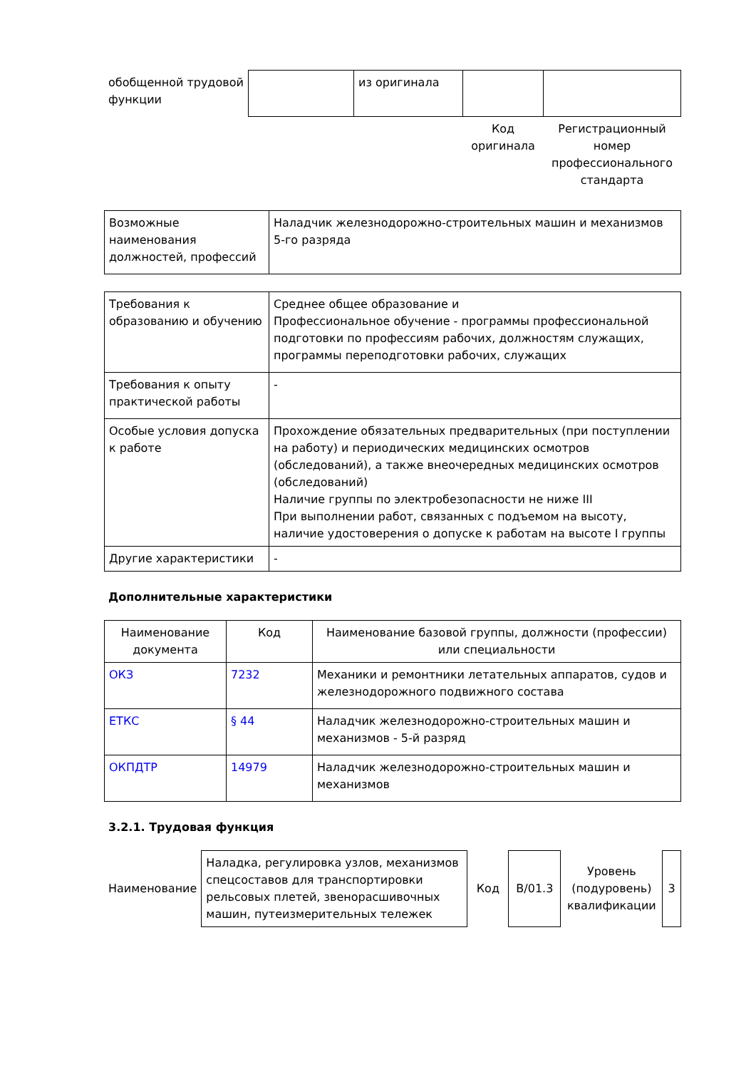| обобщенной трудовой функции | | из оригинала | | |
| | | | Код оригинала | Регистрационный номер профессионального стандарта |
| Возможные наименования должностей, профессий | Наладчик железнодорожно-строительных машин и механизмов 5-го разряда |
| Требования к образованию и обучению | Среднее общее образование и Профессиональное обучение - программы профессиональной подготовки по профессиям рабочих, должностям служащих, программы переподготовки рабочих, служащих |
| Требования к опыту практической работы | - |
| Особые условия допуска к работе | Прохождение обязательных предварительных (при поступлении на работу) и периодических медицинских осмотров (обследований), а также внеочередных медицинских осмотров (обследований) Наличие группы по электробезопасности не ниже III При выполнении работ, связанных с подъемом на высоту, наличие удостоверения о допуске к работам на высоте I группы |
| Другие характеристики | - |
Дополнительные характеристики
| Наименование документа | Код | Наименование базовой группы, должности (профессии) или специальности |
| --- | --- | --- |
| ОКЗ | 7232 | Механики и ремонтники летательных аппаратов, судов и железнодорожного подвижного состава |
| ЕТКС | § 44 | Наладчик железнодорожно-строительных машин и механизмов - 5-й разряд |
| ОКПДТР | 14979 | Наладчик железнодорожно-строительных машин и механизмов |
3.2.1. Трудовая функция
| Наименование | Наладка, регулировка узлов, механизмов спецсоставов для транспортировки рельсовых плетей, звенорасшивочных машин, путеизмерительных тележек | Код | B/01.3 | Уровень (подуровень) квалификации | 3 |